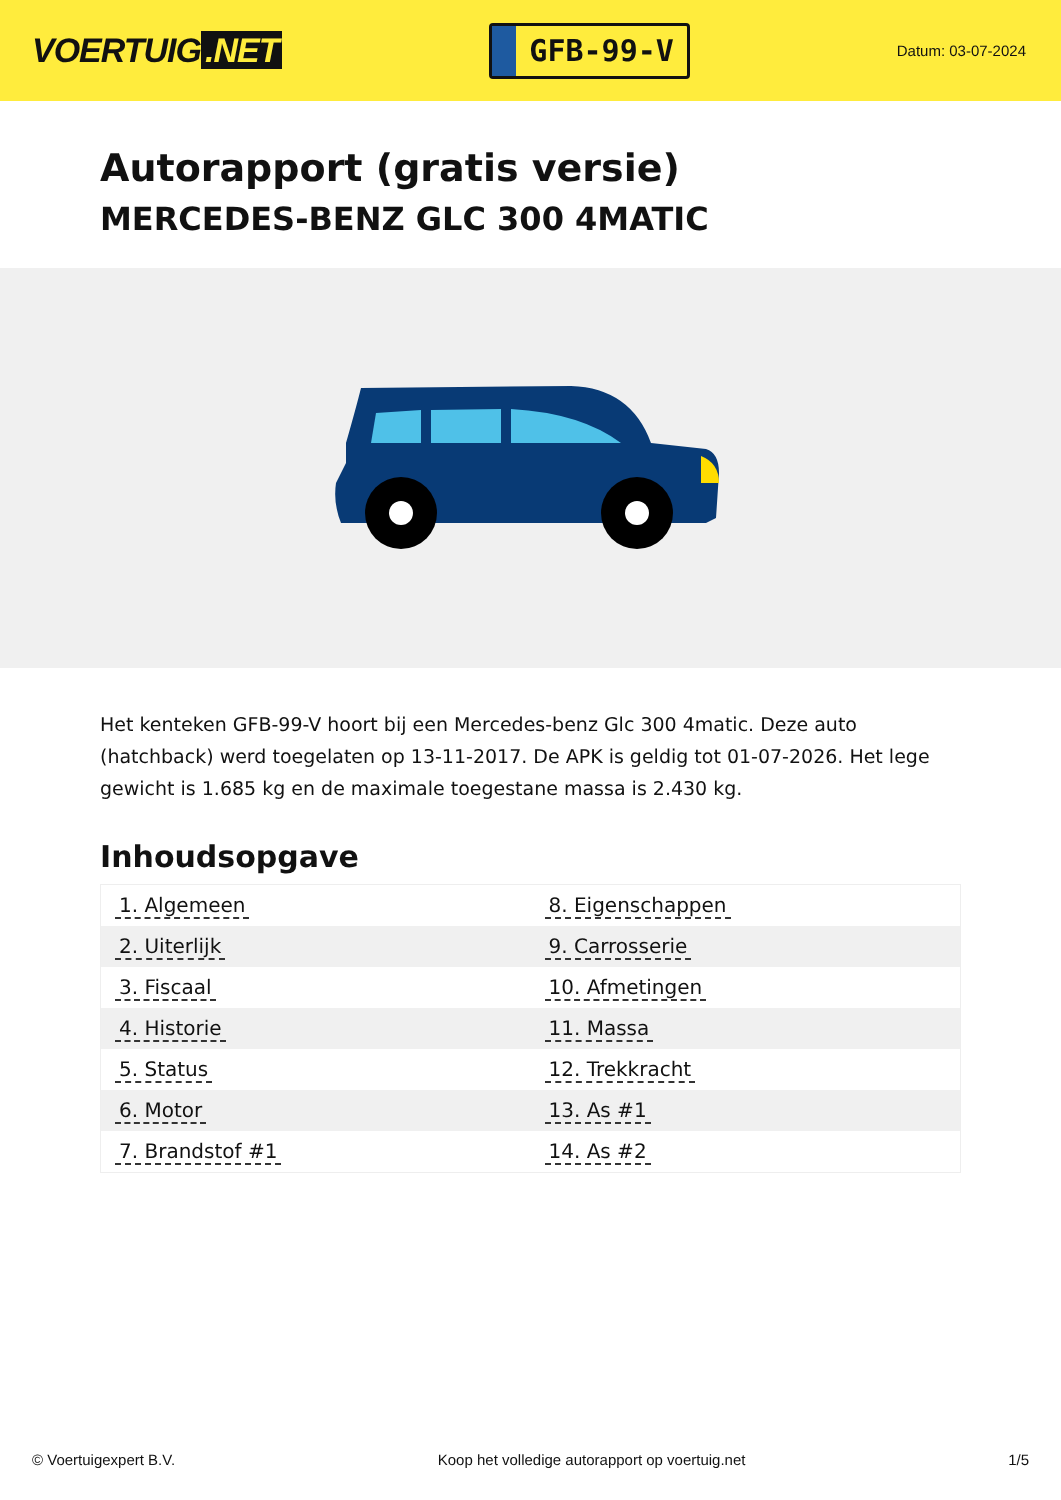VOERTUIG.NET
GFB-99-V
Datum: 03-07-2024
Autorapport (gratis versie)
MERCEDES-BENZ GLC 300 4MATIC
Het kenteken GFB-99-V hoort bij een Mercedes-benz Glc 300 4matic. Deze auto (hatchback) werd toegelaten op 13-11-2017. De APK is geldig tot 01-07-2026. Het lege gewicht is 1.685 kg en de maximale toegestane massa is 2.430 kg.
Inhoudsopgave
| 1. Algemeen | 8. Eigenschappen |
| 2. Uiterlijk | 9. Carrosserie |
| 3. Fiscaal | 10. Afmetingen |
| 4. Historie | 11. Massa |
| 5. Status | 12. Trekkracht |
| 6. Motor | 13. As #1 |
| 7. Brandstof #1 | 14. As #2 |
© Voertuigexpert B.V. Koop het volledige autorapport op voertuig.net 1/5